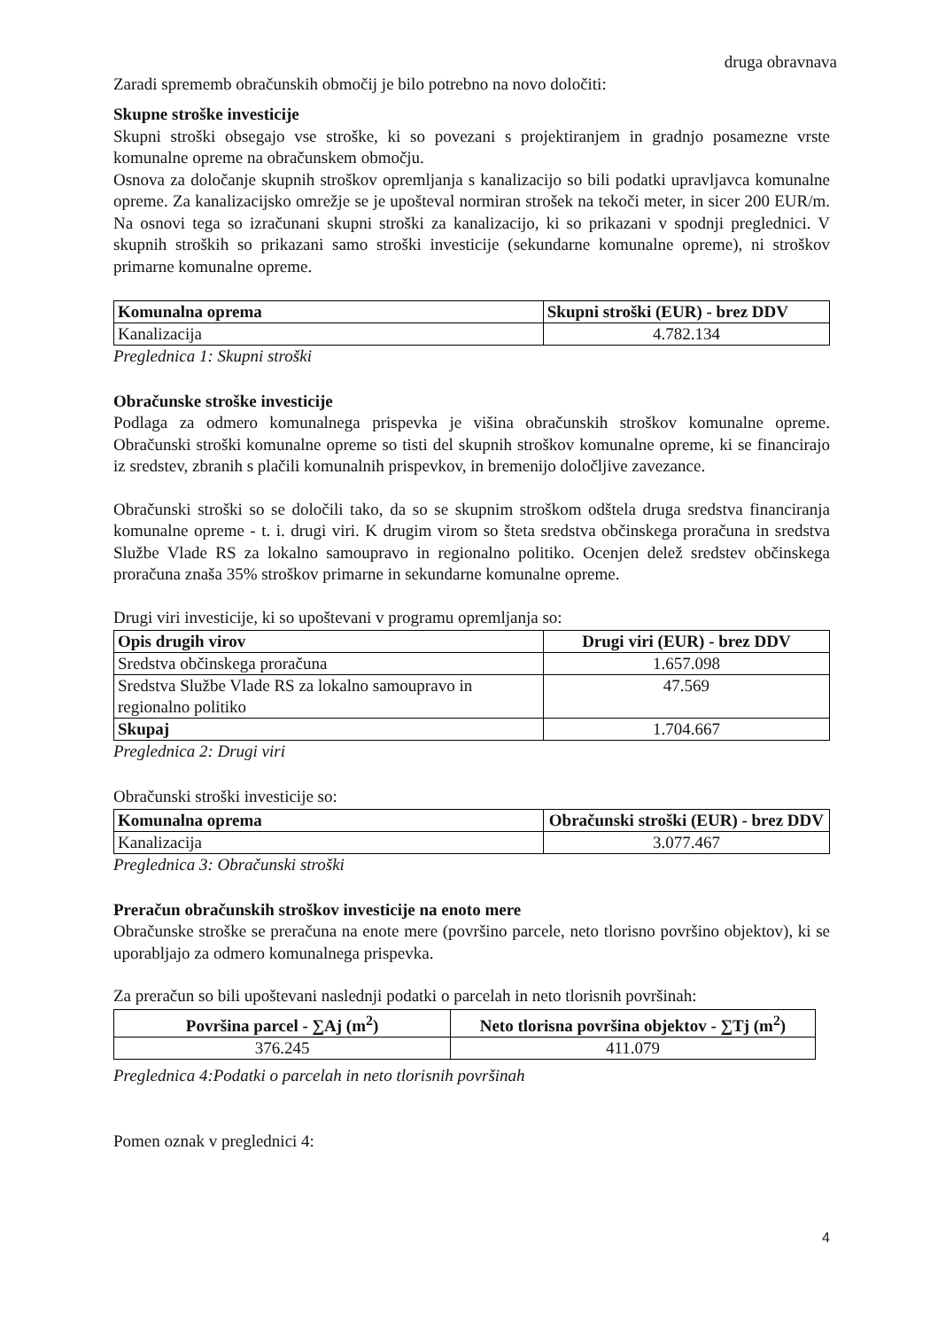druga obravnava
Zaradi sprememb obračunskih območij je bilo potrebno na novo določiti:
Skupne stroške investicije
Skupni stroški obsegajo vse stroške, ki so povezani s projektiranjem in gradnjo posamezne vrste komunalne opreme na obračunskem območju.
Osnova za določanje skupnih stroškov opremljanja s kanalizacijo so bili podatki upravljavca komunalne opreme. Za kanalizacijsko omrežje se je upošteval normiran strošek na tekoči meter, in sicer 200 EUR/m. Na osnovi tega so izračunani skupni stroški za kanalizacijo, ki so prikazani v spodnji preglednici. V skupnih stroških so prikazani samo stroški investicije (sekundarne komunalne opreme), ni stroškov primarne komunalne opreme.
| Komunalna oprema | Skupni stroški (EUR) - brez DDV |
| --- | --- |
| Kanalizacija | 4.782.134 |
Preglednica 1: Skupni stroški
Obračunske stroške investicije
Podlaga za odmero komunalnega prispevka je višina obračunskih stroškov komunalne opreme. Obračunski stroški komunalne opreme so tisti del skupnih stroškov komunalne opreme, ki se financirajo iz sredstev, zbranih s plačili komunalnih prispevkov, in bremenijo določljive zavezance.
Obračunski stroški so se določili tako, da so se skupnim stroškom odštela druga sredstva financiranja komunalne opreme - t. i. drugi viri. K drugim virom so šteta sredstva občinskega proračuna in sredstva Službe Vlade RS za lokalno samoupravo in regionalno politiko. Ocenjen delež sredstev občinskega proračuna znaša 35% stroškov primarne in sekundarne komunalne opreme.
Drugi viri investicije, ki so upoštevani v programu opremljanja so:
| Opis drugih virov | Drugi viri (EUR) - brez DDV |
| --- | --- |
| Sredstva občinskega proračuna | 1.657.098 |
| Sredstva Službe Vlade RS za lokalno samoupravo in regionalno politiko | 47.569 |
| Skupaj | 1.704.667 |
Preglednica 2: Drugi viri
Obračunski stroški investicije so:
| Komunalna oprema | Obračunski stroški (EUR) - brez DDV |
| --- | --- |
| Kanalizacija | 3.077.467 |
Preglednica 3: Obračunski stroški
Preračun obračunskih stroškov investicije na enoto mere
Obračunske stroške se preračuna na enote mere (površino parcele, neto tlorisno površino objektov), ki se uporabljajo za odmero komunalnega prispevka.
Za preračun so bili upoštevani naslednji podatki o parcelah in neto tlorisnih površinah:
| Površina parcel - ∑Aj (m<sup>2</sup>) | Neto tlorisna površina objektov - ∑Tj (m<sup>2</sup>) |
| --- | --- |
| 376.245 | 411.079 |
Preglednica 4:Podatki o parcelah in neto tlorisnih površinah
Pomen oznak v preglednici 4:
4